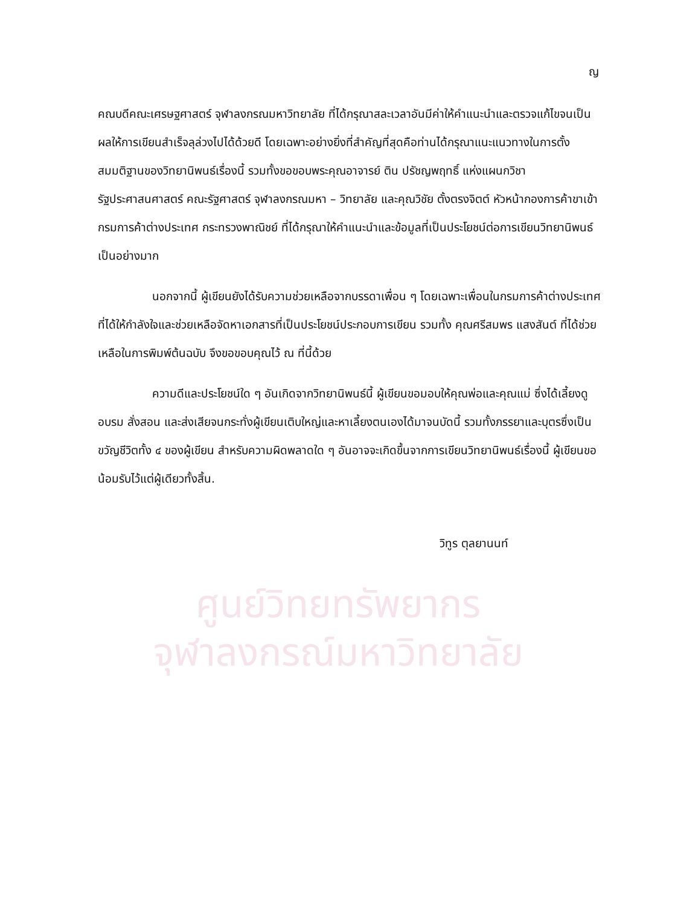ศูนย์วิทยทรัพยากร
จุฬาลงกรณ์มหาวิทยาลัย
ญ
คณบดีคณะเศรษฐศาสตร์ จุฬาลงกรณมหาวิทยาลัย ที่ได้กรุณาสละเวลาอันมีค่าให้คำแนะนำและตรวจแก้ไขจนเป็นผลให้การเขียนสำเร็จลุล่วงไปได้ด้วยดี โดยเฉพาะอย่างยิ่งที่สำคัญที่สุดคือท่านได้กรุณาแนะแนวทางในการตั้งสมมติฐานของวิทยานิพนธ์เรื่องนี้ รวมทั้งขอขอบพระคุณอาจารย์ ติน ปรัชญพฤทธิ์ แห่งแผนกวิชารัฐประศาสนศาสตร์ คณะรัฐศาสตร์ จุฬาลงกรณมหา – วิทยาลัย และคุณวิชัย ตั้งตรงจิตต์ หัวหน้ากองการค้าขาเข้า กรมการค้าต่างประเทศ กระทรวงพาณิชย์ ที่ได้กรุณาให้คำแนะนำและข้อมูลที่เป็นประโยชน์ต่อการเขียนวิทยานิพนธ์เป็นอย่างมาก
นอกจากนี้ ผู้เขียนยังได้รับความช่วยเหลือจากบรรดาเพื่อน ๆ โดยเฉพาะเพื่อนในกรมการค้าต่างประเทศที่ได้ให้กำลังใจและช่วยเหลือจัดหาเอกสารที่เป็นประโยชน์ประกอบการเขียน รวมทั้ง คุณศรีสมพร แสงสันต์ ที่ได้ช่วยเหลือในการพิมพ์ต้นฉบับ จึงขอขอบคุณไว้ ณ ที่นี้ด้วย
ความดีและประโยชน์ใด ๆ อันเกิดจากวิทยานิพนธ์นี้ ผู้เขียนขอมอบให้คุณพ่อและคุณแม่ ซึ่งได้เลี้ยงดู อบรม สั่งสอน และส่งเสียจนกระทั่งผู้เขียนเติบใหญ่และหาเลี้ยงตนเองได้มาจนบัดนี้ รวมทั้งภรรยาและบุตรซึ่งเป็นขวัญชีวิตทั้ง ๔ ของผู้เขียน สำหรับความผิดพลาดใด ๆ อันอาจจะเกิดขึ้นจากการเขียนวิทยานิพนธ์เรื่องนี้ ผู้เขียนขอน้อมรับไว้แต่ผู้เดียวทั้งสิ้น.
วิทูร ตุลยานนท์